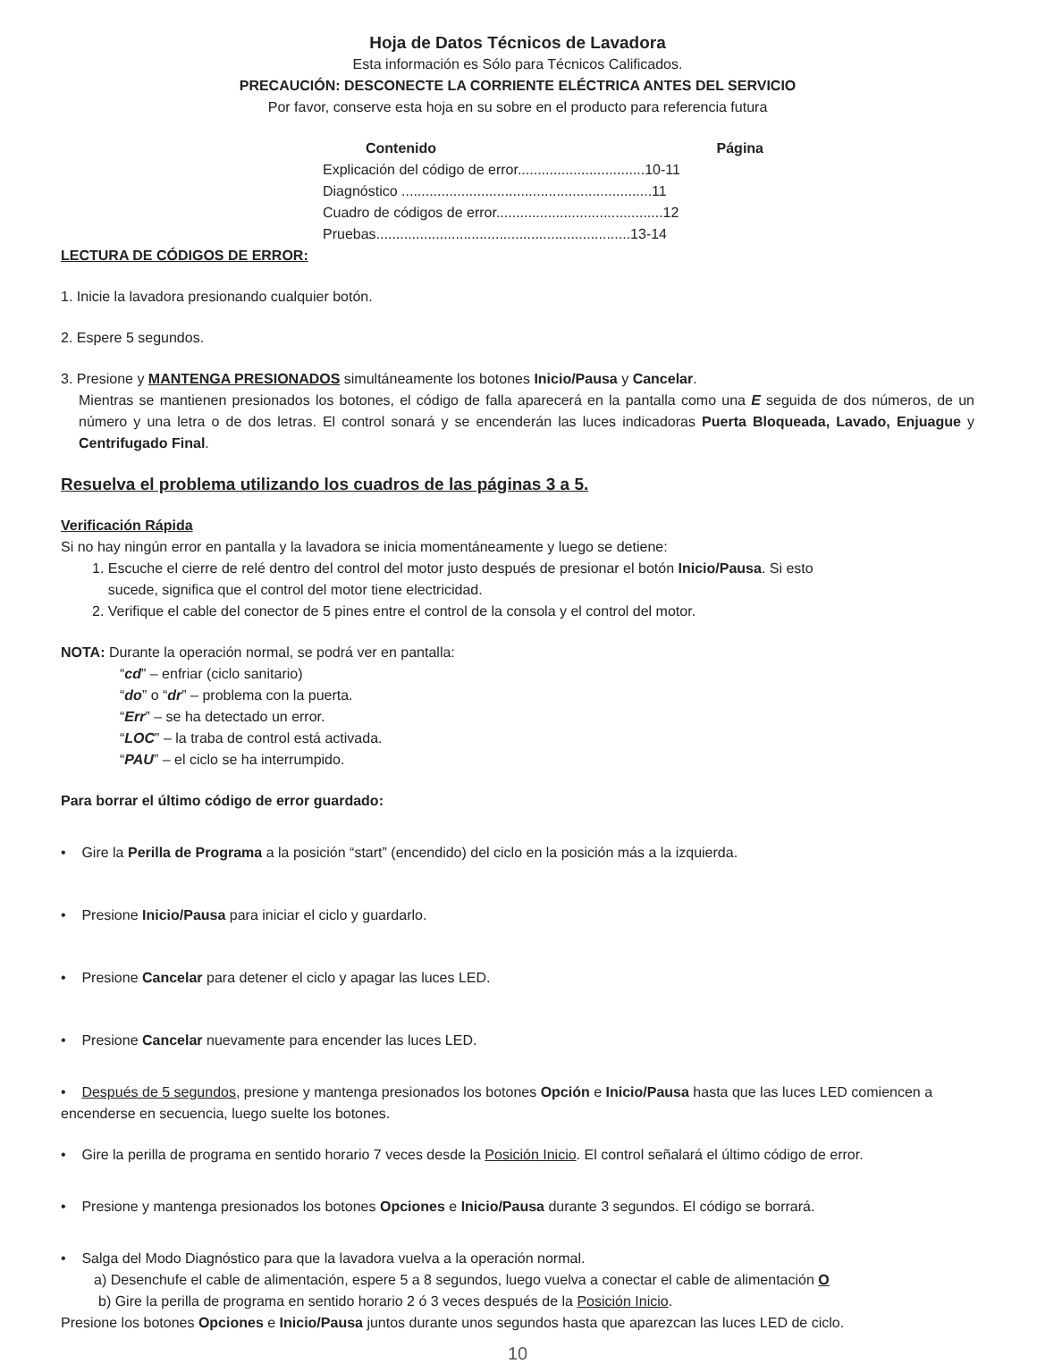Hoja de Datos Técnicos de Lavadora
Esta información es Sólo para Técnicos Calificados.
PRECAUCIÓN: DESCONECTE LA CORRIENTE ELÉCTRICA ANTES DEL SERVICIO
Por favor, conserve esta hoja en su sobre en el producto para referencia futura
Contenido Página
Explicación del código de error................................10-11
Diagnóstico ...............................................................11
Cuadro de códigos de error..........................................12
Pruebas................................................................13-14
LECTURA DE CÓDIGOS DE ERROR:
1. Inicie la lavadora presionando cualquier botón.
2. Espere 5 segundos.
3. Presione y MANTENGA PRESIONADOS simultáneamente los botones Inicio/Pausa y Cancelar.
Mientras se mantienen presionados los botones, el código de falla aparecerá en la pantalla como una E seguida de dos números, de un número y una letra o de dos letras. El control sonará y se encenderán las luces indicadoras Puerta Bloqueada, Lavado, Enjuague y Centrifugado Final.
Resuelva el problema utilizando los cuadros de las páginas 3 a 5.
Verificación Rápida
Si no hay ningún error en pantalla y la lavadora se inicia momentáneamente y luego se detiene:
1. Escuche el cierre de relé dentro del control del motor justo después de presionar el botón Inicio/Pausa. Si esto
sucede, significa que el control del motor tiene electricidad.
2. Verifique el cable del conector de 5 pines entre el control de la consola y el control del motor.
NOTA: Durante la operación normal, se podrá ver en pantalla:
“cd” – enfriar (ciclo sanitario)
“do” o “dr” – problema con la puerta.
“Err” – se ha detectado un error.
“LOC” – la traba de control está activada.
“PAU” – el ciclo se ha interrumpido.
Para borrar el último código de error guardado:
• Gire la Perilla de Programa a la posición “start” (encendido) del ciclo en la posición más a la izquierda.
• Presione Inicio/Pausa para iniciar el ciclo y guardarlo.
• Presione Cancelar para detener el ciclo y apagar las luces LED.
• Presione Cancelar nuevamente para encender las luces LED.
• Después de 5 segundos, presione y mantenga presionados los botones Opción e Inicio/Pausa hasta que las luces LED comiencen a encenderse en secuencia, luego suelte los botones.
• Gire la perilla de programa en sentido horario 7 veces desde la Posición Inicio. El control señalará el último código de error.
• Presione y mantenga presionados los botones Opciones e Inicio/Pausa durante 3 segundos. El código se borrará.
• Salga del Modo Diagnóstico para que la lavadora vuelva a la operación normal.
a) Desenchufe el cable de alimentación, espere 5 a 8 segundos, luego vuelva a conectar el cable de alimentación O
b) Gire la perilla de programa en sentido horario 2 ó 3 veces después de la Posición Inicio.
Presione los botones Opciones e Inicio/Pausa juntos durante unos segundos hasta que aparezcan las luces LED de ciclo.
10